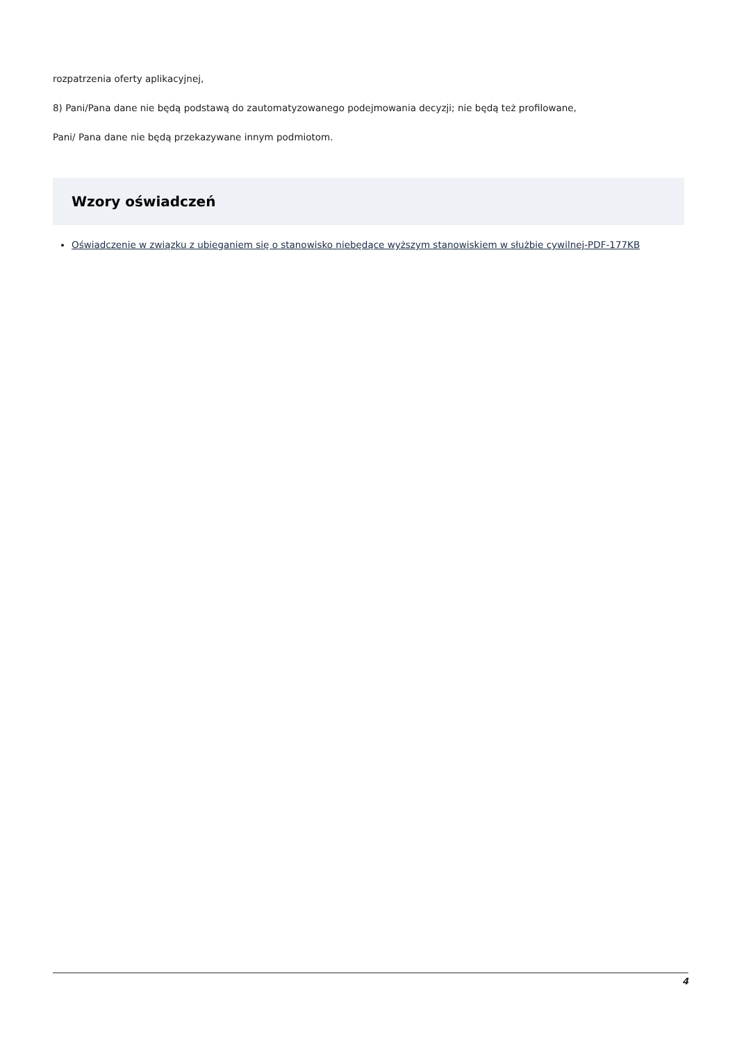rozpatrzenia oferty aplikacyjnej,
8) Pani/Pana dane nie będą podstawą do zautomatyzowanego podejmowania decyzji; nie będą też profilowane,
Pani/ Pana dane nie będą przekazywane innym podmiotom.
Wzory oświadczeń
Oświadczenie w związku z ubieganiem się o stanowisko niebędące wyższym stanowiskiem w służbie cywilnej-PDF-177KB
4